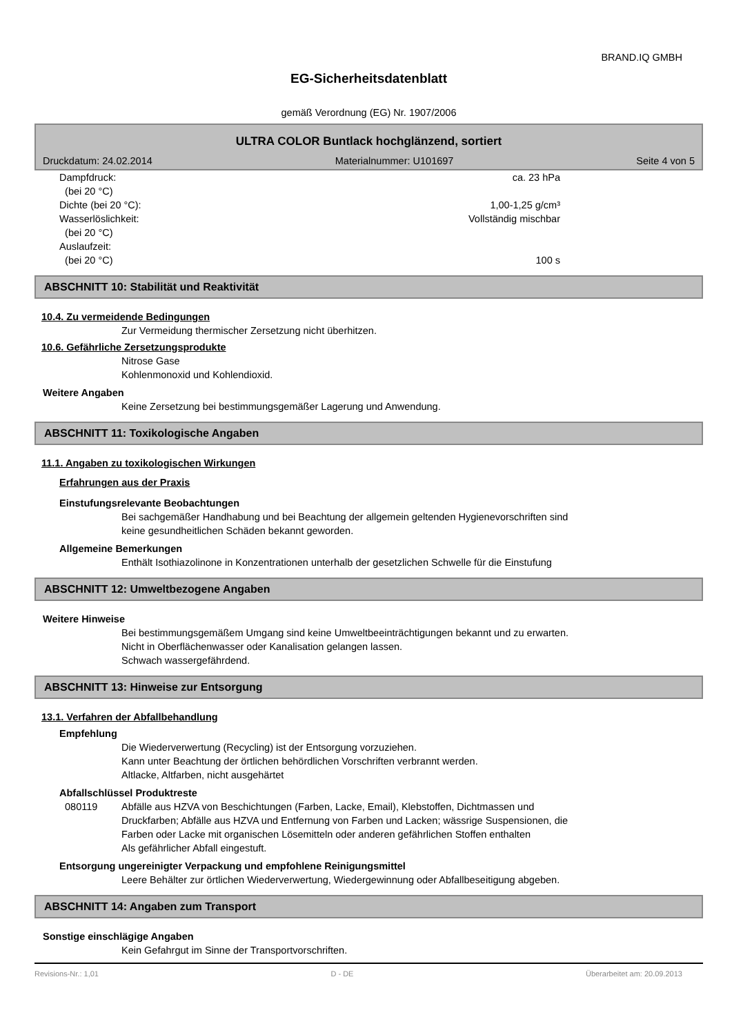BRAND.IQ GMBH
EG-Sicherheitsdatenblatt
gemäß Verordnung (EG) Nr. 1907/2006
ULTRA COLOR Buntlack hochglänzend, sortiert
Druckdatum: 24.02.2014 Materialnummer: U101697 Seite 4 von 5
Dampfdruck:
(bei 20 °C) ca. 23 hPa
Dichte (bei 20 °C): 1,00-1,25 g/cm³
Wasserlöslichkeit:
(bei 20 °C) Vollständig mischbar
Auslaufzeit:
(bei 20 °C)
100 s
ABSCHNITT 10: Stabilität und Reaktivität
10.4. Zu vermeidende Bedingungen
Zur Vermeidung thermischer Zersetzung nicht überhitzen.
10.6. Gefährliche Zersetzungsprodukte
Nitrose Gase
Kohlenmonoxid und Kohlendioxid.
Weitere Angaben
Keine Zersetzung bei bestimmungsgemäßer Lagerung und Anwendung.
ABSCHNITT 11: Toxikologische Angaben
11.1. Angaben zu toxikologischen Wirkungen
Erfahrungen aus der Praxis
Einstufungsrelevante Beobachtungen
Bei sachgemäßer Handhabung und bei Beachtung der allgemein geltenden Hygienevorschriften sind
keine gesundheitlichen Schäden bekannt geworden.
Allgemeine Bemerkungen
Enthält Isothiazolinone in Konzentrationen unterhalb der gesetzlichen Schwelle für die Einstufung
ABSCHNITT 12: Umweltbezogene Angaben
Weitere Hinweise
Bei bestimmungsgemäßem Umgang sind keine Umweltbeeinträchtigungen bekannt und zu erwarten.
Nicht in Oberflächenwasser oder Kanalisation gelangen lassen.
Schwach wassergefährdend.
ABSCHNITT 13: Hinweise zur Entsorgung
13.1. Verfahren der Abfallbehandlung
Empfehlung
Die Wiederverwertung (Recycling) ist der Entsorgung vorzuziehen.
Kann unter Beachtung der örtlichen behördlichen Vorschriften verbrannt werden.
Altlacke, Altfarben, nicht ausgehärtet
Abfallschlüssel Produktreste
080119 Abfälle aus HZVA von Beschichtungen (Farben, Lacke, Email), Klebstoffen, Dichtmassen und
Druckfarben; Abfälle aus HZVA und Entfernung von Farben und Lacken; wässrige Suspensionen, die
Farben oder Lacke mit organischen Lösemitteln oder anderen gefährlichen Stoffen enthalten
Als gefährlicher Abfall eingestuft.
Entsorgung ungereinigter Verpackung und empfohlene Reinigungsmittel
Leere Behälter zur örtlichen Wiederverwertung, Wiedergewinnung oder Abfallbeseitigung abgeben.
ABSCHNITT 14: Angaben zum Transport
Sonstige einschlägige Angaben
Kein Gefahrgut im Sinne der Transportvorschriften.
Revisions-Nr.: 1,01 D - DE Überarbeitet am: 20.09.2013